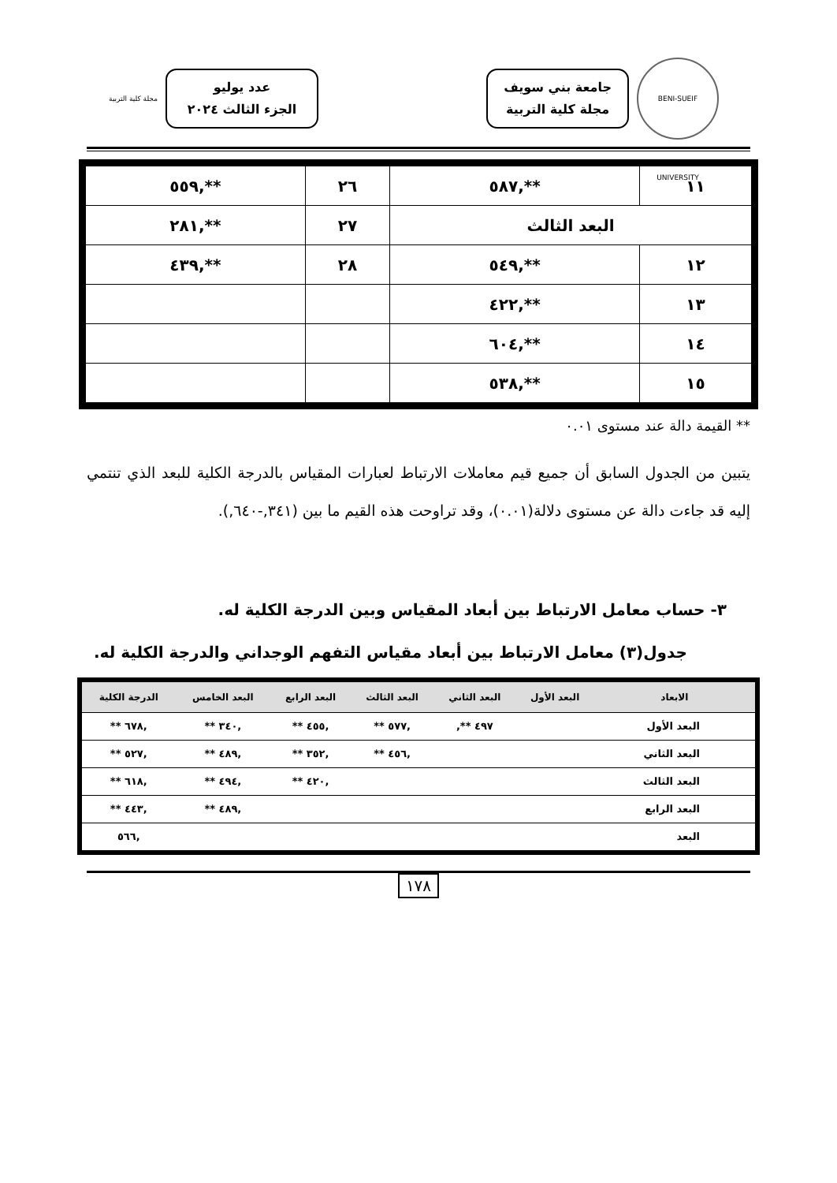BENI-SUEIF UNIVERSITY
جامعة بني سويف
مجلة كلية التربية
عدد يوليو
الجزء الثالث ٢٠٢٤
مجلة كلية التربية
| ١١ | **,٥٨٧ | ٢٦ | **,٥٥٩ |
| البعد الثالث | | ٢٧ | **,٢٨١ |
| ١٢ | **,٥٤٩ | ٢٨ | **,٤٣٩ |
| ١٣ | **,٤٢٢ | | |
| ١٤ | **,٦٠٤ | | |
| ١٥ | **,٥٣٨ | | |
** القيمة دالة عند مستوى ٠.٠١
يتبين من الجدول السابق أن جميع قيم معاملات الارتباط لعبارات المقياس بالدرجة الكلية للبعد الذي تنتمي إليه قد جاءت دالة عن مستوى دلالة(٠.٠١)، وقد تراوحت هذه القيم ما بين (٣٤١,-٦٤٠,).
٣- حساب معامل الارتباط بين أبعاد المقياس وبين الدرجة الكلية له.
جدول(٣) معامل الارتباط بين أبعاد مقياس التفهم الوجداني والدرجة الكلية له.
| الابعاد | البعد الأول | البعد الثاني | البعد الثالث | البعد الرابع | البعد الخامس | الدرجة الكلية |
| --- | --- | --- | --- | --- | --- | --- |
| البعد الأول | | ٤٩٧ **, | ,٥٧٧ ** | ,٤٥٥ ** | ,٣٤٠ ** | ,٦٧٨ ** |
| البعد الثاني | | | ,٤٥٦ ** | ,٣٥٢ ** | ,٤٨٩ ** | ,٥٢٧ ** |
| البعد الثالث | | | | ,٤٢٠ ** | ,٤٩٤ ** | ,٦١٨ ** |
| البعد الرابع | | | | | ,٤٨٩ ** | ,٤٤٣ ** |
| البعد | | | | | | ,٥٦٦ |
١٧٨